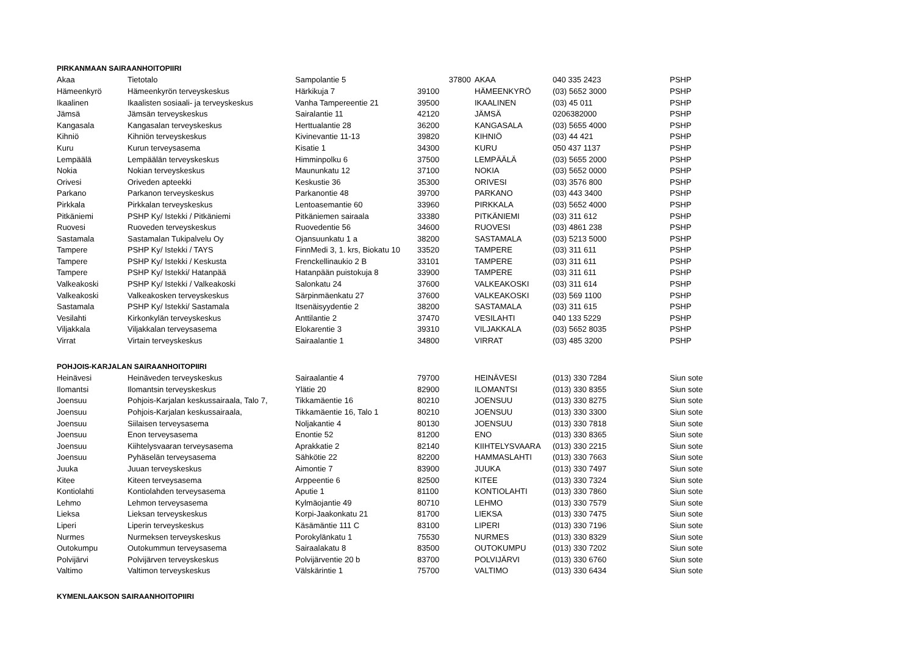| PIRKANMAAN SAIRAANHOITOPIIRI | | | | | | |
| Akaa | Tietotalo | Sampolantie 5 | 37800 | AKAA | 040 335 2423 | PSHP |
| Hämeenkyrö | Hämeenkyrön terveyskeskus | Härkikuja 7 | 39100 | HÄMEENKYRÖ | (03) 5652 3000 | PSHP |
| Ikaalinen | Ikaalisten sosiaali- ja terveyskeskus | Vanha Tampereentie 21 | 39500 | IKAALINEN | (03) 45 011 | PSHP |
| Jämsä | Jämsän terveyskeskus | Sairalantie 11 | 42120 | JÄMSÄ | 0206382000 | PSHP |
| Kangasala | Kangasalan terveyskeskus | Herttualantie 28 | 36200 | KANGASALA | (03) 5655 4000 | PSHP |
| Kihniö | Kihniön terveyskeskus | Kivinevantie 11-13 | 39820 | KIHNIÖ | (03) 44 421 | PSHP |
| Kuru | Kurun terveysasema | Kisatie 1 | 34300 | KURU | 050 437 1137 | PSHP |
| Lempäälä | Lempäälän terveyskeskus | Himminpolku 6 | 37500 | LEMPÄÄLÄ | (03) 5655 2000 | PSHP |
| Nokia | Nokian terveyskeskus | Maununkatu 12 | 37100 | NOKIA | (03) 5652 0000 | PSHP |
| Orivesi | Oriveden apteekki | Keskustie 36 | 35300 | ORIVESI | (03) 3576 800 | PSHP |
| Parkano | Parkanon terveyskeskus | Parkanontie 48 | 39700 | PARKANO | (03) 443 3400 | PSHP |
| Pirkkala | Pirkkalan terveyskeskus | Lentoasemantie 60 | 33960 | PIRKKALA | (03) 5652 4000 | PSHP |
| Pitkäniemi | PSHP Ky/ Istekki / Pitkäniemi | Pitkäniemen sairaala | 33380 | PITKÄNIEMI | (03) 311 612 | PSHP |
| Ruovesi | Ruoveden terveyskeskus | Ruovedentie 56 | 34600 | RUOVESI | (03) 4861 238 | PSHP |
| Sastamala | Sastamalan Tukipalvelu Oy | Ojansuunkatu 1 a | 38200 | SASTAMALA | (03) 5213 5000 | PSHP |
| Tampere | PSHP Ky/ Istekki / TAYS | FinnMedi 3, 1. krs, Biokatu 10 | 33520 | TAMPERE | (03) 311 611 | PSHP |
| Tampere | PSHP Ky/ Istekki / Keskusta | Frenckellinaukio 2 B | 33101 | TAMPERE | (03) 311 611 | PSHP |
| Tampere | PSHP Ky/ Istekki/ Hatanpää | Hatanpään puistokuja 8 | 33900 | TAMPERE | (03) 311 611 | PSHP |
| Valkeakoski | PSHP Ky/ Istekki / Valkeakoski | Salonkatu 24 | 37600 | VALKEAKOSKI | (03) 311 614 | PSHP |
| Valkeakoski | Valkeakosken terveyskeskus | Särpinmäenkatu 27 | 37600 | VALKEAKOSKI | (03) 569 1100 | PSHP |
| Sastamala | PSHP Ky/ Istekki/ Sastamala | Itsenäisyydentie 2 | 38200 | SASTAMALA | (03) 311 615 | PSHP |
| Vesilahti | Kirkonkylän terveyskeskus | Anttilantie 2 | 37470 | VESILAHTI | 040 133 5229 | PSHP |
| Viljakkala | Viljakkalan terveysasema | Elokarentie 3 | 39310 | VILJAKKALA | (03) 5652 8035 | PSHP |
| Virrat | Virtain terveyskeskus | Sairaalantie 1 | 34800 | VIRRAT | (03) 485 3200 | PSHP |
| POHJOIS-KARJALAN SAIRAANHOITOPIIRI | | | | | | |
| Heinävesi | Heinäveden terveyskeskus | Sairaalantie 4 | 79700 | HEINÄVESI | (013) 330 7284 | Siun sote |
| Ilomantsi | Ilomantsin terveyskeskus | Ylätie 20 | 82900 | ILOMANTSI | (013) 330 8355 | Siun sote |
| Joensuu | Pohjois-Karjalan keskussairaala, Talo 7, | Tikkamäentie 16 | 80210 | JOENSUU | (013) 330 8275 | Siun sote |
| Joensuu | Pohjois-Karjalan keskussairaala, | Tikkamäentie 16, Talo 1 | 80210 | JOENSUU | (013) 330 3300 | Siun sote |
| Joensuu | Siilaisen terveysasema | Noljakantie 4 | 80130 | JOENSUU | (013) 330 7818 | Siun sote |
| Joensuu | Enon terveysasema | Enontie 52 | 81200 | ENO | (013) 330 8365 | Siun sote |
| Joensuu | Kiihtelysvaaran terveysasema | Aprakkatie 2 | 82140 | KIIHTELYSVAARA | (013) 330 2215 | Siun sote |
| Joensuu | Pyhäselän terveysasema | Sähkötie 22 | 82200 | HAMMASLAHTI | (013) 330 7663 | Siun sote |
| Juuka | Juuan terveyskeskus | Aimontie 7 | 83900 | JUUKA | (013) 330 7497 | Siun sote |
| Kitee | Kiteen terveysasema | Arppeentie 6 | 82500 | KITEE | (013) 330 7324 | Siun sote |
| Kontiolahti | Kontiolahden terveysasema | Aputie 1 | 81100 | KONTIOLAHTI | (013) 330 7860 | Siun sote |
| Lehmo | Lehmon terveysasema | Kylmäojantie 49 | 80710 | LEHMO | (013) 330 7579 | Siun sote |
| Lieksa | Lieksan terveyskeskus | Korpi-Jaakonkatu 21 | 81700 | LIEKSA | (013) 330 7475 | Siun sote |
| Liperi | Liperin terveyskeskus | Käsämäntie 111 C | 83100 | LIPERI | (013) 330 7196 | Siun sote |
| Nurmes | Nurmeksen terveyskeskus | Porokylänkatu 1 | 75530 | NURMES | (013) 330 8329 | Siun sote |
| Outokumpu | Outokummun terveysasema | Sairaalakatu 8 | 83500 | OUTOKUMPU | (013) 330 7202 | Siun sote |
| Polvijärvi | Polvijärven terveyskeskus | Polvijärventie 20 b | 83700 | POLVIJÄRVI | (013) 330 6760 | Siun sote |
| Valtimo | Valtimon terveyskeskus | Välskärintie 1 | 75700 | VALTIMO | (013) 330 6434 | Siun sote |
| KYMENLAAKSON SAIRAANHOITOPIIRI | | | | | | |